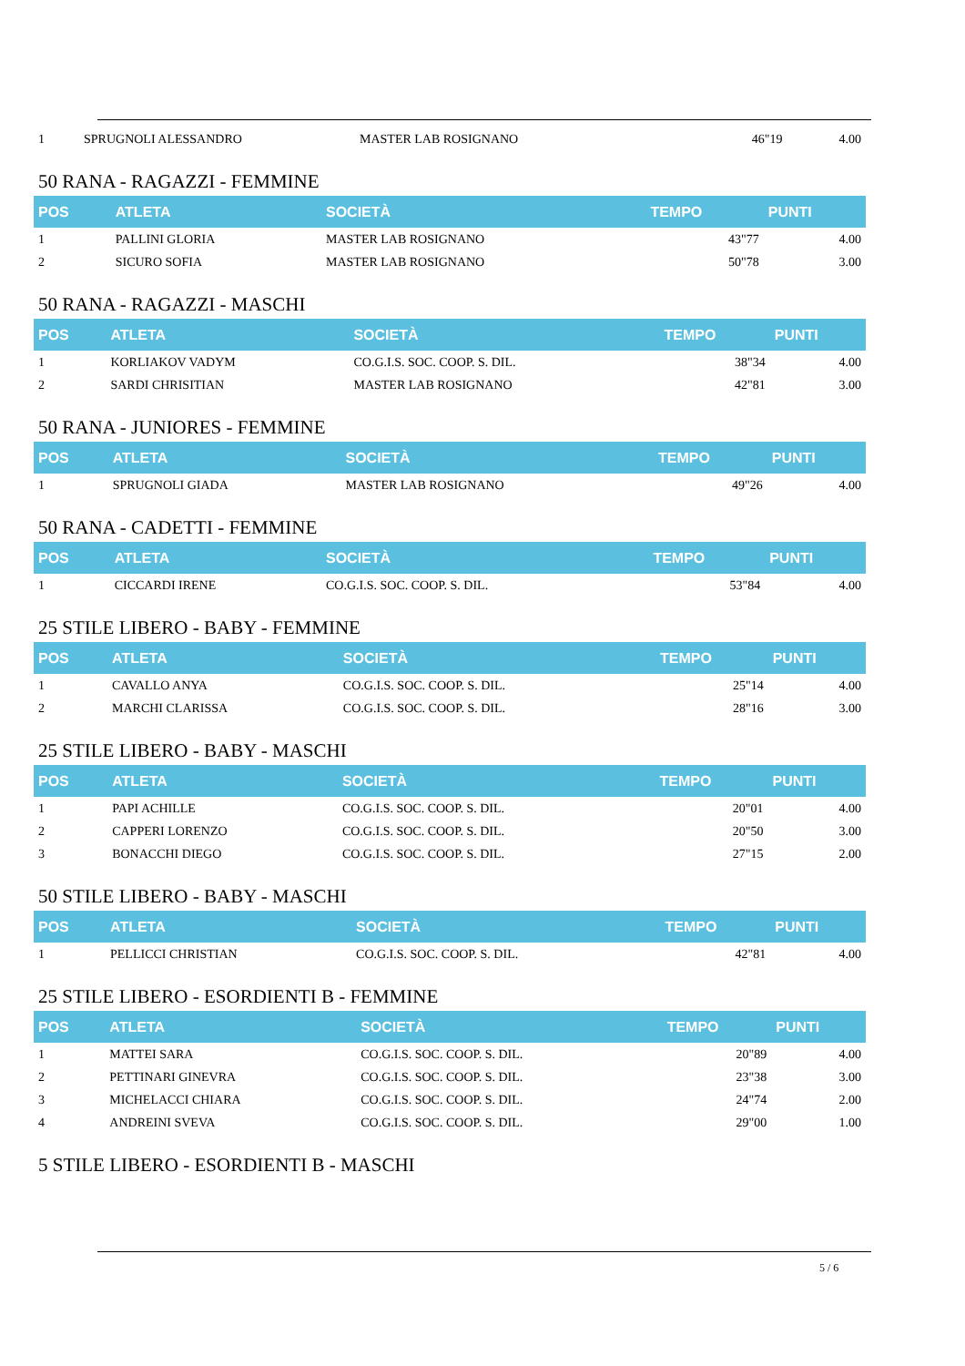| 1 | SPRUGNOLI ALESSANDRO | MASTER LAB ROSIGNANO | 46"19 | 4.00 |
50 RANA - RAGAZZI - FEMMINE
| POS | ATLETA | SOCIETÀ | TEMPO | PUNTI |
| --- | --- | --- | --- | --- |
| 1 | PALLINI GLORIA | MASTER LAB ROSIGNANO | 43"77 | 4.00 |
| 2 | SICURO SOFIA | MASTER LAB ROSIGNANO | 50"78 | 3.00 |
50 RANA - RAGAZZI - MASCHI
| POS | ATLETA | SOCIETÀ | TEMPO | PUNTI |
| --- | --- | --- | --- | --- |
| 1 | KORLIAKOV VADYM | CO.G.I.S. SOC. COOP. S. DIL. | 38"34 | 4.00 |
| 2 | SARDI CHRISITIAN | MASTER LAB ROSIGNANO | 42"81 | 3.00 |
50 RANA - JUNIORES - FEMMINE
| POS | ATLETA | SOCIETÀ | TEMPO | PUNTI |
| --- | --- | --- | --- | --- |
| 1 | SPRUGNOLI GIADA | MASTER LAB ROSIGNANO | 49"26 | 4.00 |
50 RANA - CADETTI - FEMMINE
| POS | ATLETA | SOCIETÀ | TEMPO | PUNTI |
| --- | --- | --- | --- | --- |
| 1 | CICCARDI IRENE | CO.G.I.S. SOC. COOP. S. DIL. | 53"84 | 4.00 |
25 STILE LIBERO - BABY - FEMMINE
| POS | ATLETA | SOCIETÀ | TEMPO | PUNTI |
| --- | --- | --- | --- | --- |
| 1 | CAVALLO ANYA | CO.G.I.S. SOC. COOP. S. DIL. | 25"14 | 4.00 |
| 2 | MARCHI CLARISSA | CO.G.I.S. SOC. COOP. S. DIL. | 28"16 | 3.00 |
25 STILE LIBERO - BABY - MASCHI
| POS | ATLETA | SOCIETÀ | TEMPO | PUNTI |
| --- | --- | --- | --- | --- |
| 1 | PAPI ACHILLE | CO.G.I.S. SOC. COOP. S. DIL. | 20"01 | 4.00 |
| 2 | CAPPERI LORENZO | CO.G.I.S. SOC. COOP. S. DIL. | 20"50 | 3.00 |
| 3 | BONACCHI DIEGO | CO.G.I.S. SOC. COOP. S. DIL. | 27"15 | 2.00 |
50 STILE LIBERO - BABY - MASCHI
| POS | ATLETA | SOCIETÀ | TEMPO | PUNTI |
| --- | --- | --- | --- | --- |
| 1 | PELLICCI CHRISTIAN | CO.G.I.S. SOC. COOP. S. DIL. | 42"81 | 4.00 |
25 STILE LIBERO - ESORDIENTI B - FEMMINE
| POS | ATLETA | SOCIETÀ | TEMPO | PUNTI |
| --- | --- | --- | --- | --- |
| 1 | MATTEI SARA | CO.G.I.S. SOC. COOP. S. DIL. | 20"89 | 4.00 |
| 2 | PETTINARI GINEVRA | CO.G.I.S. SOC. COOP. S. DIL. | 23"38 | 3.00 |
| 3 | MICHELACCI CHIARA | CO.G.I.S. SOC. COOP. S. DIL. | 24"74 | 2.00 |
| 4 | ANDREINI SVEVA | CO.G.I.S. SOC. COOP. S. DIL. | 29"00 | 1.00 |
5 STILE LIBERO - ESORDIENTI B - MASCHI
5 / 6